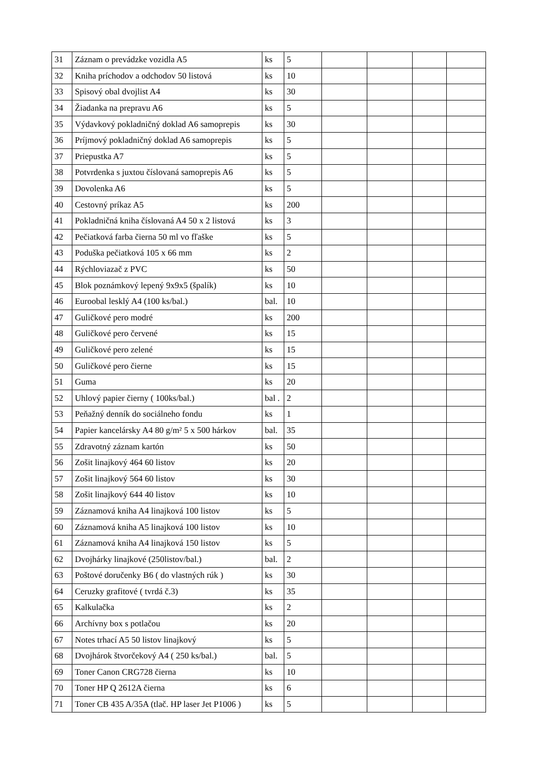| 31 | Záznam o prevádzke vozidla A5 | ks | 5 | | | | |
| 32 | Kniha príchodov a odchodov 50 listová | ks | 10 | | | | |
| 33 | Spisový obal dvojlist A4 | ks | 30 | | | | |
| 34 | Žiadanka na prepravu A6 | ks | 5 | | | | |
| 35 | Výdavkový pokladničný doklad A6 samoprepis | ks | 30 | | | | |
| 36 | Príjmový pokladničný doklad A6 samoprepis | ks | 5 | | | | |
| 37 | Priepustka A7 | ks | 5 | | | | |
| 38 | Potvrdenka s juxtou číslovaná samoprepis A6 | ks | 5 | | | | |
| 39 | Dovolenka A6 | ks | 5 | | | | |
| 40 | Cestovný príkaz A5 | ks | 200 | | | | |
| 41 | Pokladničná kniha číslovaná A4 50 x 2 listová | ks | 3 | | | | |
| 42 | Pečiatková farba čierna 50 ml vo fľaške | ks | 5 | | | | |
| 43 | Poduška pečiatková 105 x 66 mm | ks | 2 | | | | |
| 44 | Rýchloviazač z PVC | ks | 50 | | | | |
| 45 | Blok poznámkový lepený 9x9x5 (špalík) | ks | 10 | | | | |
| 46 | Euroobal lesklý A4 (100 ks/bal.) | bal. | 10 | | | | |
| 47 | Guličkové pero modré | ks | 200 | | | | |
| 48 | Guličkové pero červené | ks | 15 | | | | |
| 49 | Guličkové pero zelené | ks | 15 | | | | |
| 50 | Guličkové pero čierne | ks | 15 | | | | |
| 51 | Guma | ks | 20 | | | | |
| 52 | Uhlový papier čierny ( 100ks/bal.) | bal . | 2 | | | | |
| 53 | Peňažný denník do sociálneho fondu | ks | 1 | | | | |
| 54 | Papier kancelársky A4 80 g/m² 5 x 500 hárkov | bal. | 35 | | | | |
| 55 | Zdravotný záznam kartón | ks | 50 | | | | |
| 56 | Zošit linajkový 464 60 listov | ks | 20 | | | | |
| 57 | Zošit linajkový 564 60 listov | ks | 30 | | | | |
| 58 | Zošit linajkový 644 40 listov | ks | 10 | | | | |
| 59 | Záznamová kniha A4 linajková 100 listov | ks | 5 | | | | |
| 60 | Záznamová kniha A5 linajková 100 listov | ks | 10 | | | | |
| 61 | Záznamová kniha A4 linajková 150 listov | ks | 5 | | | | |
| 62 | Dvojhárky linajkové (250listov/bal.) | bal. | 2 | | | | |
| 63 | Poštové doručenky B6 ( do vlastných rúk ) | ks | 30 | | | | |
| 64 | Ceruzky grafitové ( tvrdá č.3) | ks | 35 | | | | |
| 65 | Kalkulačka | ks | 2 | | | | |
| 66 | Archívny box s potlačou | ks | 20 | | | | |
| 67 | Notes trhací A5 50 listov linajkový | ks | 5 | | | | |
| 68 | Dvojhárok štvorčekový A4 ( 250 ks/bal.) | bal. | 5 | | | | |
| 69 | Toner Canon CRG728 čierna | ks | 10 | | | | |
| 70 | Toner HP Q 2612A čierna | ks | 6 | | | | |
| 71 | Toner CB 435 A/35A (tlač. HP laser Jet P1006 ) | ks | 5 | | | | |